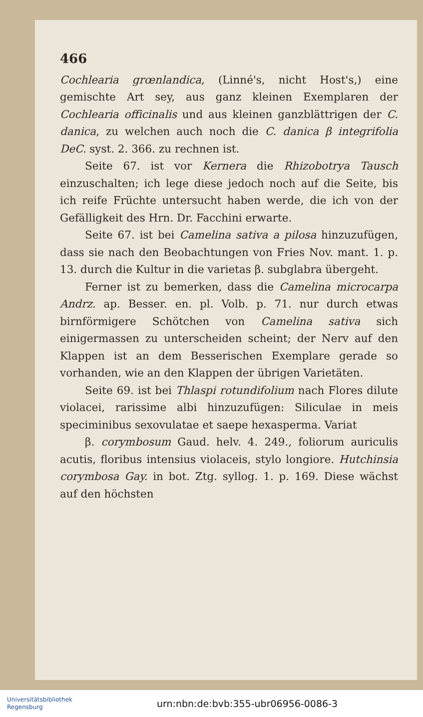466
Cochlearia grœnlandica, (Linné's, nicht Host's,) eine gemischte Art sey, aus ganz kleinen Exemplaren der Cochlearia officinalis und aus kleinen ganzblättrigen der C. danica, zu welchen auch noch die C. danica β integrifolia DeC. syst. 2. 366. zu rechnen ist.
Seite 67. ist vor Kernera die Rhizobotrya Tausch einzuschalten; ich lege diese jedoch noch auf die Seite, bis ich reife Früchte untersucht haben werde, die ich von der Gefälligkeit des Hrn. Dr. Facchini erwarte.
Seite 67. ist bei Camelina sativa a pilosa hinzuzufügen, dass sie nach den Beobachtungen von Fries Nov. mant. 1. p. 13. durch die Kultur in die varietas β. subglabra übergeht.
Ferner ist zu bemerken, dass die Camelina microcarpa Andrz. ap. Besser. en. pl. Volb. p. 71. nur durch etwas birnförmigere Schötchen von Camelina sativa sich einigermassen zu unterscheiden scheint; der Nerv auf den Klappen ist an dem Besserischen Exemplare gerade so vorhanden, wie an den Klappen der übrigen Varietäten.
Seite 69. ist bei Thlaspi rotundifolium nach Flores dilute violacei, rarissime albi hinzuzufügen: Siliculae in meis speciminibus sexovulatae et saepe hexasperma. Variat
β. corymbosum Gaud. helv. 4. 249., foliorum auriculis acutis, floribus intensius violaceis, stylo longiore. Hutchinsia corymbosa Gay. in bot. Ztg. syllog. 1. p. 169. Diese wächst auf den höchsten
Universitätsbibliothek
Regensburg
urn:nbn:de:bvb:355-ubr06956-0086-3